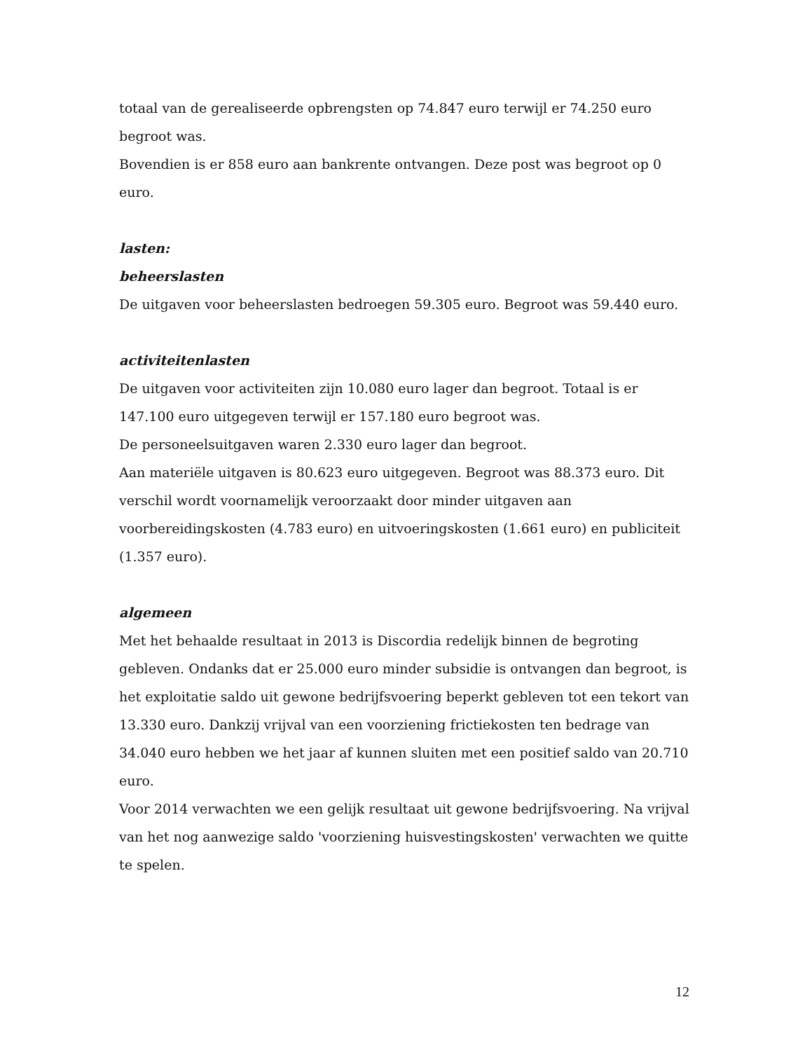totaal van de gerealiseerde opbrengsten op 74.847 euro terwijl er 74.250 euro begroot was.
Bovendien is er 858 euro aan bankrente ontvangen. Deze post was begroot op 0 euro.
lasten:
beheerslasten
De uitgaven voor beheerslasten bedroegen 59.305 euro. Begroot was 59.440 euro.
activiteitenlasten
De uitgaven voor activiteiten zijn 10.080 euro lager dan begroot. Totaal is er 147.100 euro uitgegeven terwijl er 157.180 euro begroot was.
De personeelsuitgaven waren 2.330 euro lager dan begroot.
Aan materiële uitgaven is 80.623 euro uitgegeven. Begroot was 88.373 euro. Dit verschil wordt voornamelijk veroorzaakt door minder uitgaven aan voorbereidingskosten (4.783 euro) en uitvoeringskosten (1.661 euro) en publiciteit (1.357 euro).
algemeen
Met het behaalde resultaat in 2013 is Discordia redelijk binnen de begroting gebleven. Ondanks dat er 25.000 euro minder subsidie is ontvangen dan begroot, is het exploitatie saldo uit gewone bedrijfsvoering beperkt gebleven tot een tekort van 13.330 euro. Dankzij vrijval van een voorziening frictiekosten ten bedrage van 34.040 euro hebben we het jaar af kunnen sluiten met een positief saldo van 20.710 euro.
Voor 2014 verwachten we een gelijk resultaat uit gewone bedrijfsvoering. Na vrijval van het nog aanwezige saldo 'voorziening huisvestingskosten' verwachten we quitte te spelen.
12